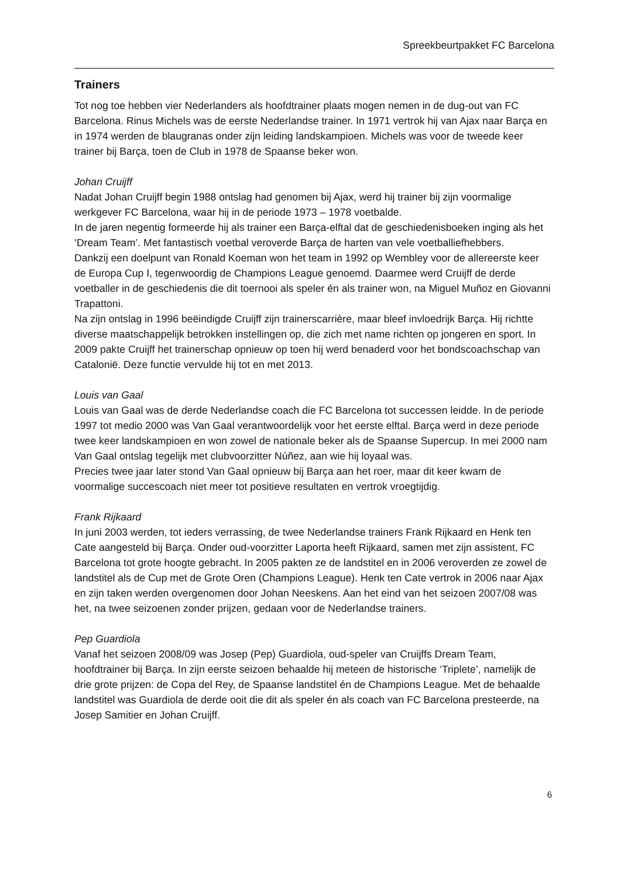Spreekbeurtpakket FC Barcelona
Trainers
Tot nog toe hebben vier Nederlanders als hoofdtrainer plaats mogen nemen in de dug-out van FC Barcelona. Rinus Michels was de eerste Nederlandse trainer. In 1971 vertrok hij van Ajax naar Barça en in 1974 werden de blaugranas onder zijn leiding landskampioen. Michels was voor de tweede keer trainer bij Barça, toen de Club in 1978 de Spaanse beker won.
Johan Cruijff
Nadat Johan Cruijff begin 1988 ontslag had genomen bij Ajax, werd hij trainer bij zijn voormalige werkgever FC Barcelona, waar hij in de periode 1973 – 1978 voetbalde.
In de jaren negentig formeerde hij als trainer een Barça-elftal dat de geschiedenisboeken inging als het ‘Dream Team’. Met fantastisch voetbal veroverde Barça de harten van vele voetballiefhebbers.
Dankzij een doelpunt van Ronald Koeman won het team in 1992 op Wembley voor de allereerste keer de Europa Cup I, tegenwoordig de Champions League genoemd. Daarmee werd Cruijff de derde voetballer in de geschiedenis die dit toernooi als speler én als trainer won, na Miguel Muñoz en Giovanni Trapattoni.
Na zijn ontslag in 1996 beëindigde Cruijff zijn trainerscarrière, maar bleef invloedrijk Barça. Hij richtte diverse maatschappelijk betrokken instellingen op, die zich met name richten op jongeren en sport. In 2009 pakte Cruijff het trainerschap opnieuw op toen hij werd benaderd voor het bondscoachschap van Catalonië. Deze functie vervulde hij tot en met 2013.
Louis van Gaal
Louis van Gaal was de derde Nederlandse coach die FC Barcelona tot successen leidde. In de periode 1997 tot medio 2000 was Van Gaal verantwoordelijk voor het eerste elftal. Barça werd in deze periode twee keer landskampioen en won zowel de nationale beker als de Spaanse Supercup. In mei 2000 nam Van Gaal ontslag tegelijk met clubvoorzitter Núñez, aan wie hij loyaal was.
Precies twee jaar later stond Van Gaal opnieuw bij Barça aan het roer, maar dit keer kwam de voormalige succescoach niet meer tot positieve resultaten en vertrok vroegtijdig.
Frank Rijkaard
In juni 2003 werden, tot ieders verrassing, de twee Nederlandse trainers Frank Rijkaard en Henk ten Cate aangesteld bij Barça. Onder oud-voorzitter Laporta heeft Rijkaard, samen met zijn assistent, FC Barcelona tot grote hoogte gebracht. In 2005 pakten ze de landstitel en in 2006 veroverden ze zowel de landstitel als de Cup met de Grote Oren (Champions League). Henk ten Cate vertrok in 2006 naar Ajax en zijn taken werden overgenomen door Johan Neeskens. Aan het eind van het seizoen 2007/08 was het, na twee seizoenen zonder prijzen, gedaan voor de Nederlandse trainers.
Pep Guardiola
Vanaf het seizoen 2008/09 was Josep (Pep) Guardiola, oud-speler van Cruijffs Dream Team, hoofdtrainer bij Barça. In zijn eerste seizoen behaalde hij meteen de historische ‘Triplete’, namelijk de drie grote prijzen: de Copa del Rey, de Spaanse landstitel én de Champions League. Met de behaalde landstitel was Guardiola de derde ooit die dit als speler én als coach van FC Barcelona presteerde, na Josep Samitier en Johan Cruijff.
6